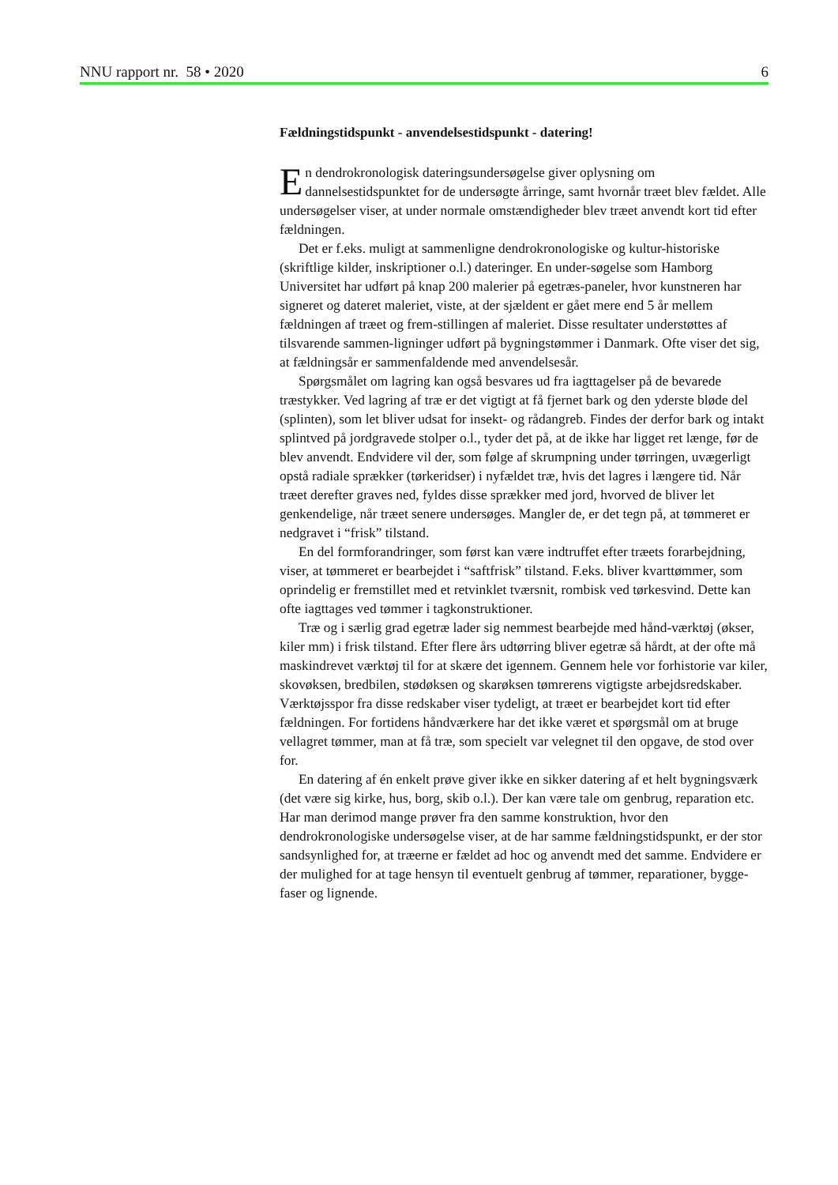NNU rapport nr. 58 • 2020 6
Fældningstidspunkt - anvendelsestidspunkt - datering!
En dendrokronologisk dateringsundersøgelse giver oplysning om dannelsestidspunktet for de undersøgte årringe, samt hvornår træet blev fældet. Alle undersøgelser viser, at under normale omstændigheder blev træet anvendt kort tid efter fældningen.
Det er f.eks. muligt at sammenligne dendrokronologiske og kultur-historiske (skriftlige kilder, inskriptioner o.l.) dateringer. En under-søgelse som Hamborg Universitet har udført på knap 200 malerier på egetræs-paneler, hvor kunstneren har signeret og dateret maleriet, viste, at der sjældent er gået mere end 5 år mellem fældningen af træet og frem-stillingen af maleriet. Disse resultater understøttes af tilsvarende sammen-ligninger udført på bygningstømmer i Danmark. Ofte viser det sig, at fældningsår er sammenfaldende med anvendelsesår.
Spørgsmålet om lagring kan også besvares ud fra iagttagelser på de bevarede træstykker. Ved lagring af træ er det vigtigt at få fjernet bark og den yderste bløde del (splinten), som let bliver udsat for insekt- og rådangreb. Findes der derfor bark og intakt splintved på jordgravede stolper o.l., tyder det på, at de ikke har ligget ret længe, før de blev anvendt. Endvidere vil der, som følge af skrumpning under tørringen, uvægerligt opstå radiale sprækker (tørkeridser) i nyfældet træ, hvis det lagres i længere tid. Når træet derefter graves ned, fyldes disse sprækker med jord, hvorved de bliver let genkendelige, når træet senere undersøges. Mangler de, er det tegn på, at tømmeret er nedgravet i “frisk” tilstand.
En del formforandringer, som først kan være indtruffet efter træets forarbejdning, viser, at tømmeret er bearbejdet i “saftfrisk” tilstand. F.eks. bliver kvarttømmer, som oprindelig er fremstillet med et retvinklet tværsnit, rombisk ved tørkesvind. Dette kan ofte iagttages ved tømmer i tagkonstruktioner.
Træ og i særlig grad egetræ lader sig nemmest bearbejde med hånd-værktøj (økser, kiler mm) i frisk tilstand. Efter flere års udtørring bliver egetræ så hårdt, at der ofte må maskindrevet værktøj til for at skære det igennem. Gennem hele vor forhistorie var kiler, skovøksen, bredbilen, stødøksen og skarøksen tømrerens vigtigste arbejdsredskaber. Værktøjsspor fra disse redskaber viser tydeligt, at træet er bearbejdet kort tid efter fældningen. For fortidens håndværkere har det ikke været et spørgsmål om at bruge vellagret tømmer, man at få træ, som specielt var velegnet til den opgave, de stod over for.
En datering af én enkelt prøve giver ikke en sikker datering af et helt bygningsværk (det være sig kirke, hus, borg, skib o.l.). Der kan være tale om genbrug, reparation etc. Har man derimod mange prøver fra den samme konstruktion, hvor den dendrokronologiske undersøgelse viser, at de har samme fældningstidspunkt, er der stor sandsynlighed for, at træerne er fældet ad hoc og anvendt med det samme. Endvidere er der mulighed for at tage hensyn til eventuelt genbrug af tømmer, reparationer, bygge-faser og lignende.